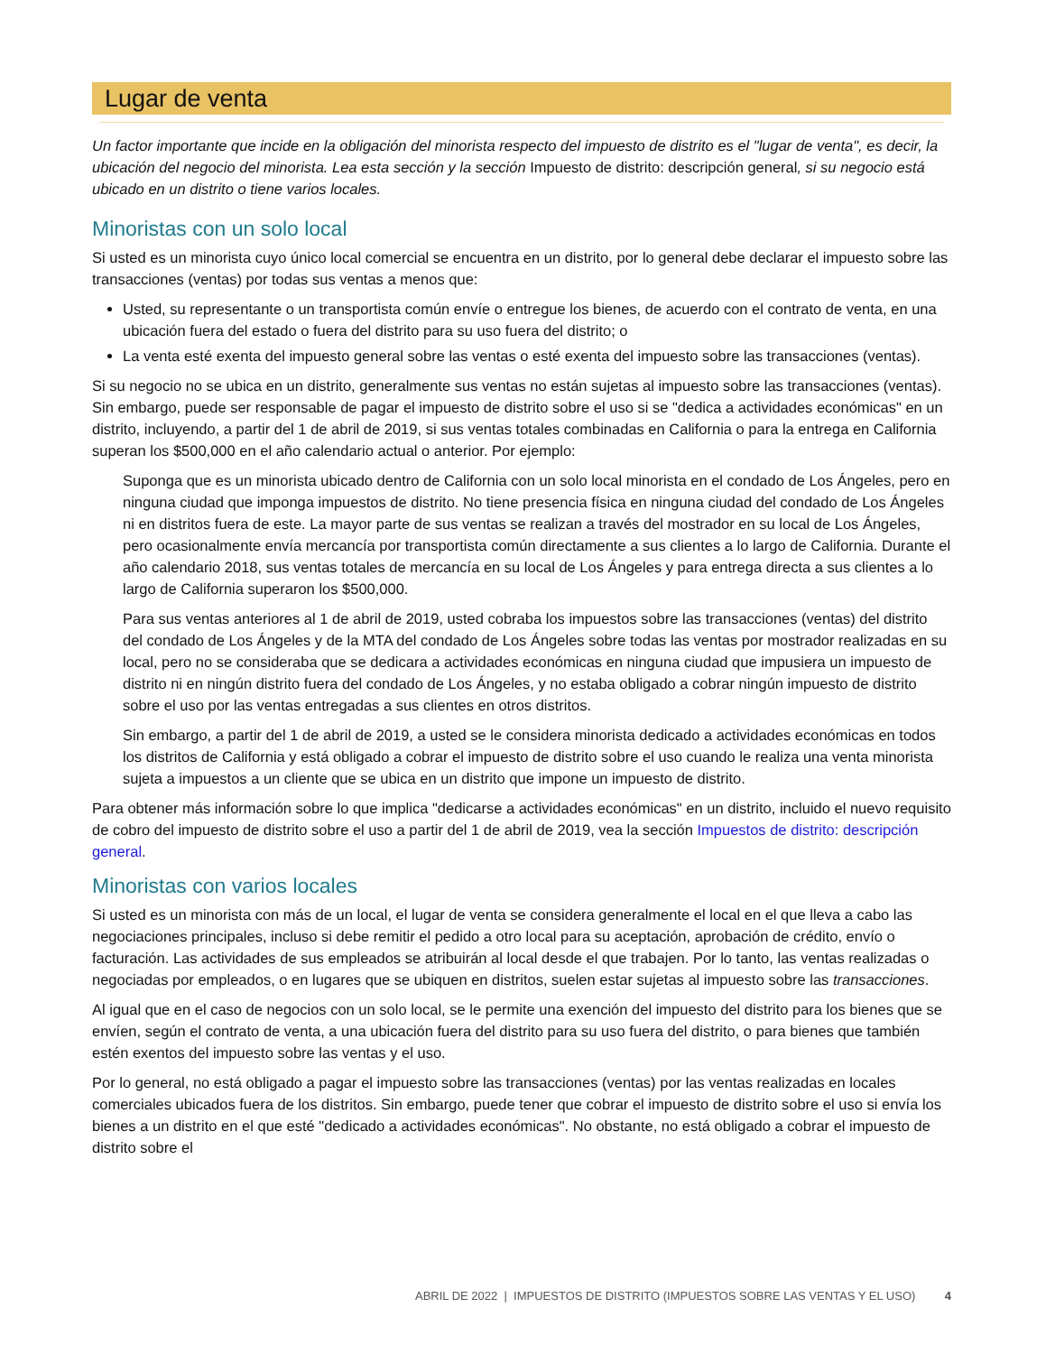Lugar de venta
Un factor importante que incide en la obligación del minorista respecto del impuesto de distrito es el "lugar de venta", es decir, la ubicación del negocio del minorista. Lea esta sección y la sección Impuesto de distrito: descripción general, si su negocio está ubicado en un distrito o tiene varios locales.
Minoristas con un solo local
Si usted es un minorista cuyo único local comercial se encuentra en un distrito, por lo general debe declarar el impuesto sobre las transacciones (ventas) por todas sus ventas a menos que:
Usted, su representante o un transportista común envíe o entregue los bienes, de acuerdo con el contrato de venta, en una ubicación fuera del estado o fuera del distrito para su uso fuera del distrito; o
La venta esté exenta del impuesto general sobre las ventas o esté exenta del impuesto sobre las transacciones (ventas).
Si su negocio no se ubica en un distrito, generalmente sus ventas no están sujetas al impuesto sobre las transacciones (ventas). Sin embargo, puede ser responsable de pagar el impuesto de distrito sobre el uso si se "dedica a actividades económicas" en un distrito, incluyendo, a partir del 1 de abril de 2019, si sus ventas totales combinadas en California o para la entrega en California superan los $500,000 en el año calendario actual o anterior. Por ejemplo:
Suponga que es un minorista ubicado dentro de California con un solo local minorista en el condado de Los Ángeles, pero en ninguna ciudad que imponga impuestos de distrito. No tiene presencia física en ninguna ciudad del condado de Los Ángeles ni en distritos fuera de este. La mayor parte de sus ventas se realizan a través del mostrador en su local de Los Ángeles, pero ocasionalmente envía mercancía por transportista común directamente a sus clientes a lo largo de California. Durante el año calendario 2018, sus ventas totales de mercancía en su local de Los Ángeles y para entrega directa a sus clientes a lo largo de California superaron los $500,000.
Para sus ventas anteriores al 1 de abril de 2019, usted cobraba los impuestos sobre las transacciones (ventas) del distrito del condado de Los Ángeles y de la MTA del condado de Los Ángeles sobre todas las ventas por mostrador realizadas en su local, pero no se consideraba que se dedicara a actividades económicas en ninguna ciudad que impusiera un impuesto de distrito ni en ningún distrito fuera del condado de Los Ángeles, y no estaba obligado a cobrar ningún impuesto de distrito sobre el uso por las ventas entregadas a sus clientes en otros distritos.
Sin embargo, a partir del 1 de abril de 2019, a usted se le considera minorista dedicado a actividades económicas en todos los distritos de California y está obligado a cobrar el impuesto de distrito sobre el uso cuando le realiza una venta minorista sujeta a impuestos a un cliente que se ubica en un distrito que impone un impuesto de distrito.
Para obtener más información sobre lo que implica "dedicarse a actividades económicas" en un distrito, incluido el nuevo requisito de cobro del impuesto de distrito sobre el uso a partir del 1 de abril de 2019, vea la sección Impuestos de distrito: descripción general.
Minoristas con varios locales
Si usted es un minorista con más de un local, el lugar de venta se considera generalmente el local en el que lleva a cabo las negociaciones principales, incluso si debe remitir el pedido a otro local para su aceptación, aprobación de crédito, envío o facturación. Las actividades de sus empleados se atribuirán al local desde el que trabajen. Por lo tanto, las ventas realizadas o negociadas por empleados, o en lugares que se ubiquen en distritos, suelen estar sujetas al impuesto sobre las transacciones.
Al igual que en el caso de negocios con un solo local, se le permite una exención del impuesto del distrito para los bienes que se envíen, según el contrato de venta, a una ubicación fuera del distrito para su uso fuera del distrito, o para bienes que también estén exentos del impuesto sobre las ventas y el uso.
Por lo general, no está obligado a pagar el impuesto sobre las transacciones (ventas) por las ventas realizadas en locales comerciales ubicados fuera de los distritos. Sin embargo, puede tener que cobrar el impuesto de distrito sobre el uso si envía los bienes a un distrito en el que esté "dedicado a actividades económicas". No obstante, no está obligado a cobrar el impuesto de distrito sobre el
ABRIL DE 2022 | IMPUESTOS DE DISTRITO (IMPUESTOS SOBRE LAS VENTAS Y EL USO) 4